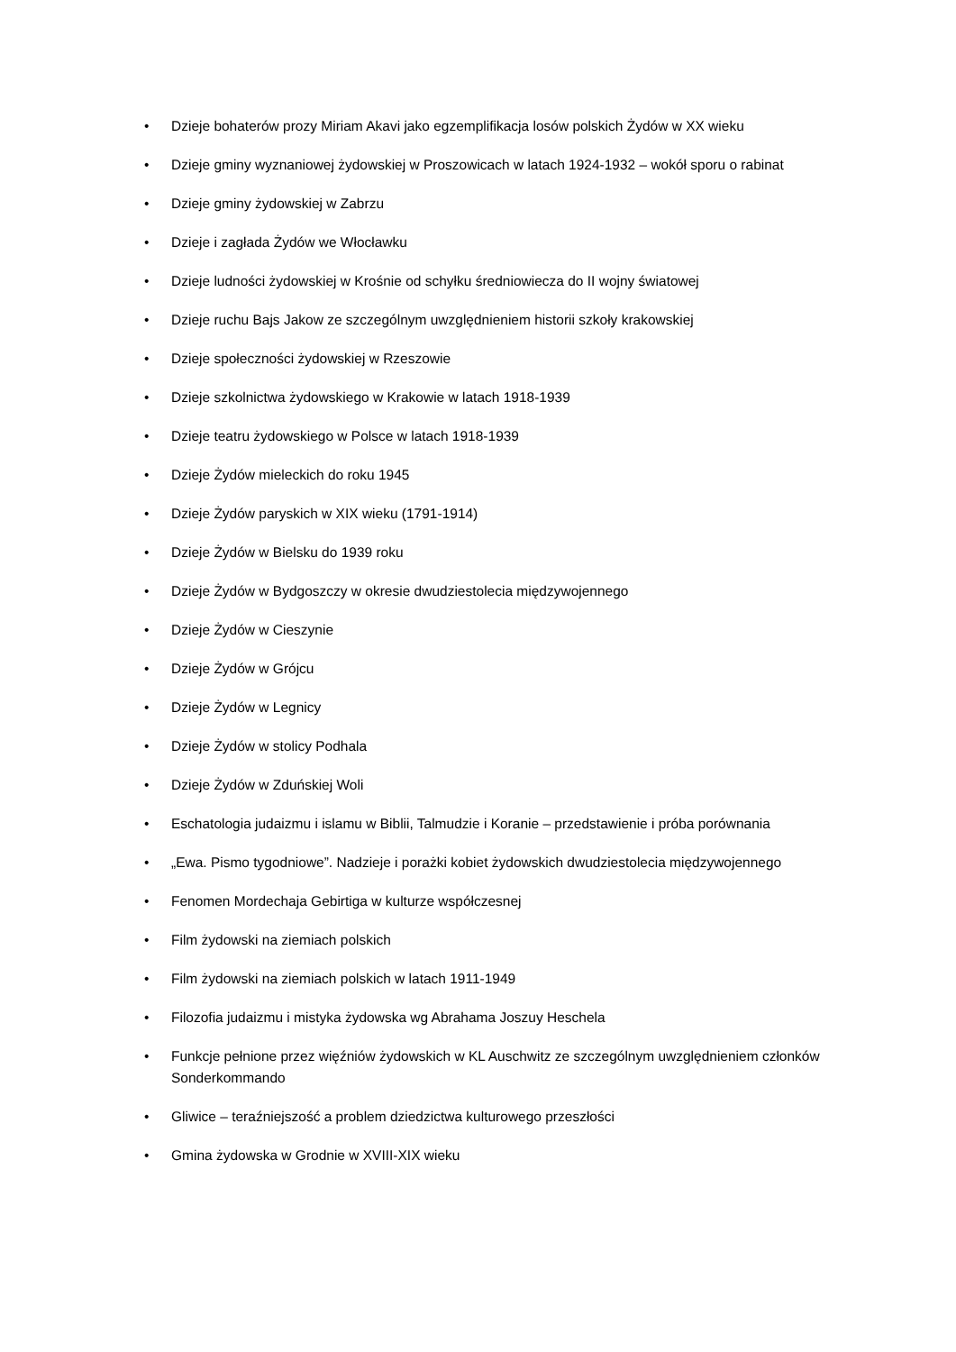• Dzieje bohaterów prozy Miriam Akavi jako egzemplifikacja losów polskich Żydów w XX wieku
• Dzieje gminy wyznaniowej żydowskiej w Proszowicach w latach 1924-1932 – wokół sporu o rabinat
• Dzieje gminy żydowskiej w Zabrzu
• Dzieje i zagłada Żydów we Włocławku
• Dzieje ludności żydowskiej w Krośnie od schyłku średniowiecza do II wojny światowej
• Dzieje ruchu Bajs Jakow ze szczególnym uwzględnieniem historii szkoły krakowskiej
• Dzieje społeczności żydowskiej w Rzeszowie
• Dzieje szkolnictwa żydowskiego w Krakowie w latach 1918-1939
• Dzieje teatru żydowskiego w Polsce w latach 1918-1939
• Dzieje Żydów mieleckich do roku 1945
• Dzieje Żydów paryskich w XIX wieku (1791-1914)
• Dzieje Żydów w Bielsku do 1939 roku
• Dzieje Żydów w Bydgoszczy w okresie dwudziestolecia międzywojennego
• Dzieje Żydów w Cieszynie
• Dzieje Żydów w Grójcu
• Dzieje Żydów w Legnicy
• Dzieje Żydów w stolicy Podhala
• Dzieje Żydów w Zduńskiej Woli
• Eschatologia judaizmu i islamu w Biblii, Talmudzie i Koranie – przedstawienie i próba porównania
• „Ewa. Pismo tygodniowe”. Nadzieje i porażki kobiet żydowskich dwudziestolecia międzywojennego
• Fenomen Mordechaja Gebirtiga w kulturze współczesnej
• Film żydowski na ziemiach polskich
• Film żydowski na ziemiach polskich w latach 1911-1949
• Filozofia judaizmu i mistyka żydowska wg Abrahama Joszuy Heschela
• Funkcje pełnione przez więźniów żydowskich w KL Auschwitz ze szczególnym uwzględnieniem członków Sonderkommando
• Gliwice – teraźniejszość a problem dziedzictwa kulturowego przeszłości
• Gmina żydowska w Grodnie w XVIII-XIX wieku